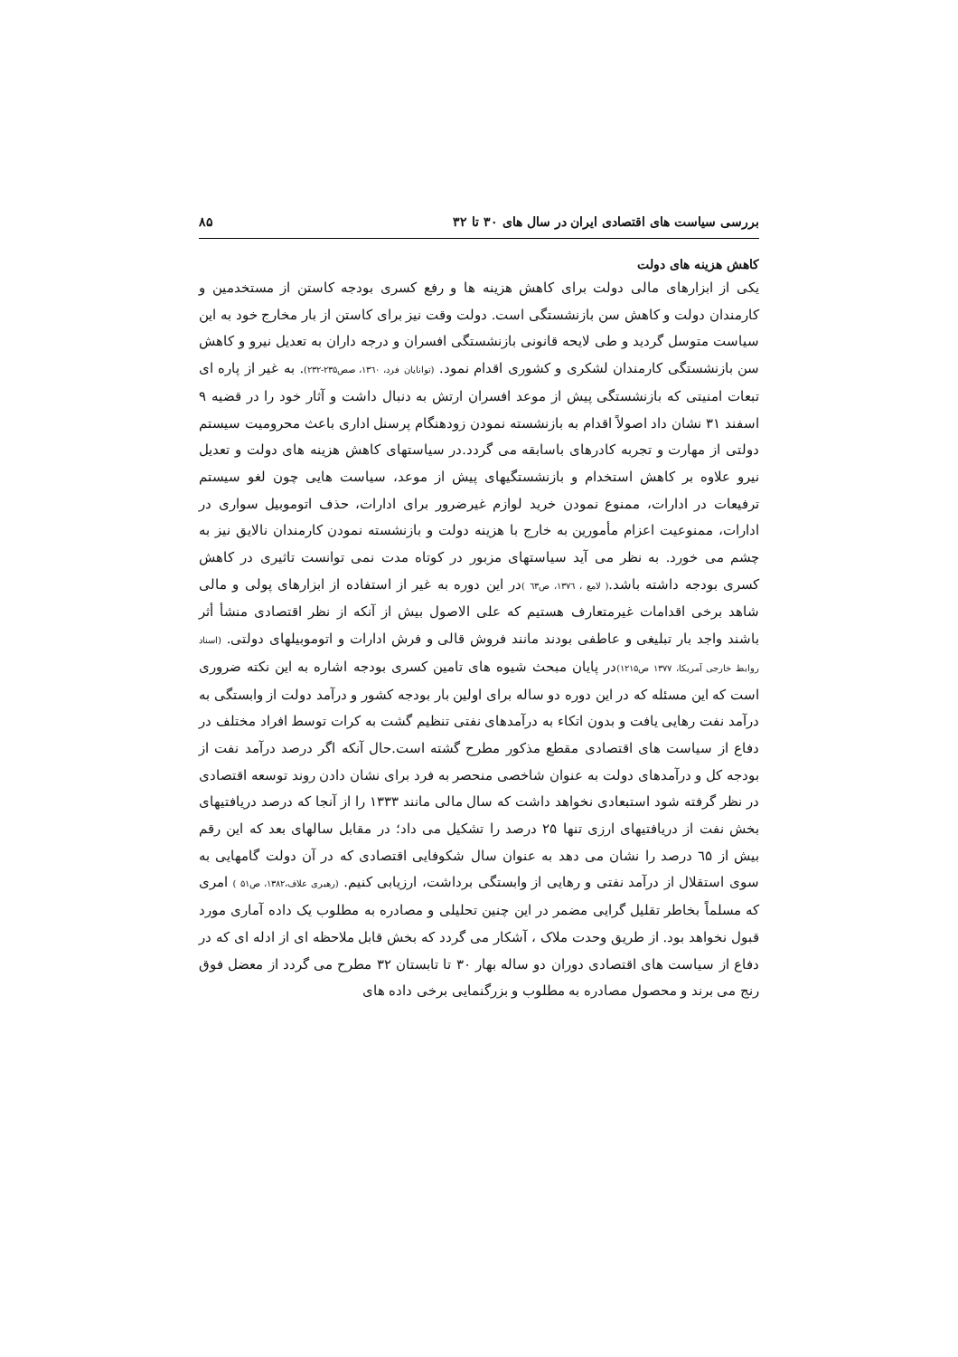بررسی سیاست های اقتصادی ایران در سال های ۳۰ تا ۳۲ ۸۵
کاهش هزینه های دولت
یکی از ابزارهای مالی دولت برای کاهش هزینه ها و رفع کسری بودجه کاستن از مستخدمین و کارمندان دولت و کاهش سن بازنشستگی است. دولت وقت نیز برای کاستن از بار مخارج خود به این سیاست متوسل گردید و طی لایحه قانونی بازنشستگی افسران و درجه داران به تعدیل نیرو و کاهش سن بازنشستگی کارمندان لشکری و کشوری اقدام نمود. (توانایان فرد، ۱۳٦۰، صص۲۳۵-۲۳۲). به غیر از پاره ای تبعات امنیتی که بازنشستگی پیش از موعد افسران ارتش به دنبال داشت و آثار خود را در قضیه ۹ اسفند ۳۱ نشان داد اصولاً اقدام به بازنشسته نمودن زودهنگام پرسنل اداری باعث محرومیت سیستم دولتی از مهارت و تجربه کادرهای باسابقه می گردد.در سیاستهای کاهش هزینه های دولت و تعدیل نیرو علاوه بر کاهش استخدام و بازنشستگیهای پیش از موعد، سیاست هایی چون لغو سیستم ترفیعات در ادارات، ممنوع نمودن خرید لوازم غیرضرور برای ادارات، حذف اتوموبیل سواری در ادارات، ممنوعیت اعزام مأمورین به خارج با هزینه دولت و بازنشسته نمودن کارمندان نالایق نیز به چشم می خورد. به نظر می آید سیاستهای مزبور در کوتاه مدت نمی توانست تاثیری در کاهش کسری بودجه داشته باشد.( لامع ، ۱۳۷٦، ص٦۳ ) در این دوره به غیر از استفاده از ابزارهای پولی و مالی شاهد برخی اقدامات غیرمتعارف هستیم که علی الاصول بیش از آنکه از نظر اقتصادی منشأ أثر باشند واجد بار تبلیغی و عاطفی بودند مانند فروش قالی و فرش ادارات و اتوموبیلهای دولتی. (اسناد روابط خارجی آمریکا، ۱۳۷۷ ص۱۲۱۵) در پایان مبحث شیوه های تامین کسری بودجه اشاره به این نکته ضروری است که این مسئله که در این دوره دو ساله برای اولین بار بودجه کشور و درآمد دولت از وابستگی به درآمد نفت رهایی یافت و بدون اتکاء به درآمدهای نفتی تنظیم گشت به کرات توسط افراد مختلف در دفاع از سیاست های اقتصادی مقطع مذکور مطرح گشته است.حال آنکه اگر درصد درآمد نفت از بودجه کل و درآمدهای دولت به عنوان شاخصی منحصر به فرد برای نشان دادن روند توسعه اقتصادی در نظر گرفته شود استبعادی نخواهد داشت که سال مالی مانند ۱۳۳۳ را از آنجا که درصد دریافتیهای بخش نفت از دریافتیهای ارزی تنها ۲۵ درصد را تشکیل می داد؛ در مقابل سالهای بعد که این رقم بیش از ٦۵ درصد را نشان می دهد به عنوان سال شکوفایی اقتصادی که در آن دولت گامهایی به سوی استقلال از درآمد نفتی و رهایی از وابستگی برداشت، ارزیابی کنیم. (رهبری علاف،۱۳۸۲، ص۵۱ ) امری که مسلماً بخاطر تقلیل گرایی مضمر در این چنین تحلیلی و مصادره به مطلوب یک داده آماری مورد قبول نخواهد بود. از طریق وحدت ملاک ، آشکار می گردد که بخش قابل ملاحظه ای از ادله ای که در دفاع از سیاست های اقتصادی دوران دو ساله بهار ۳۰ تا تابستان ۳۲ مطرح می گردد از معضل فوق رنج می برند و محصول مصادره به مطلوب و بزرگنمایی برخی داده های